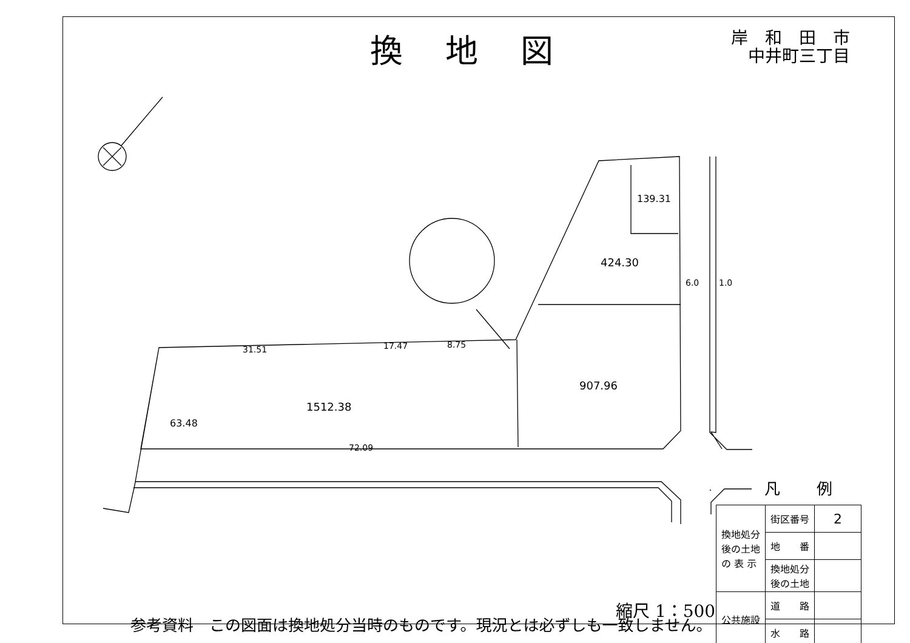換地図
岸　和　田　市
中井町三丁目
1512.38
907.96
424.30
139.31
63.48
72.09
31.51 17.47 8.75
6.0 1.0
凡例
| 換地処分 後の土地 の 表 示 | 街区番号 | 2 |
| | 地 番 | |
| | 換地処分 後の土地 | |
| 公共施設 | 道 路 | |
| | 水 路 | |
縮尺 1：500
参考資料　この図面は換地処分当時のものです。現況とは必ずしも一致しません。